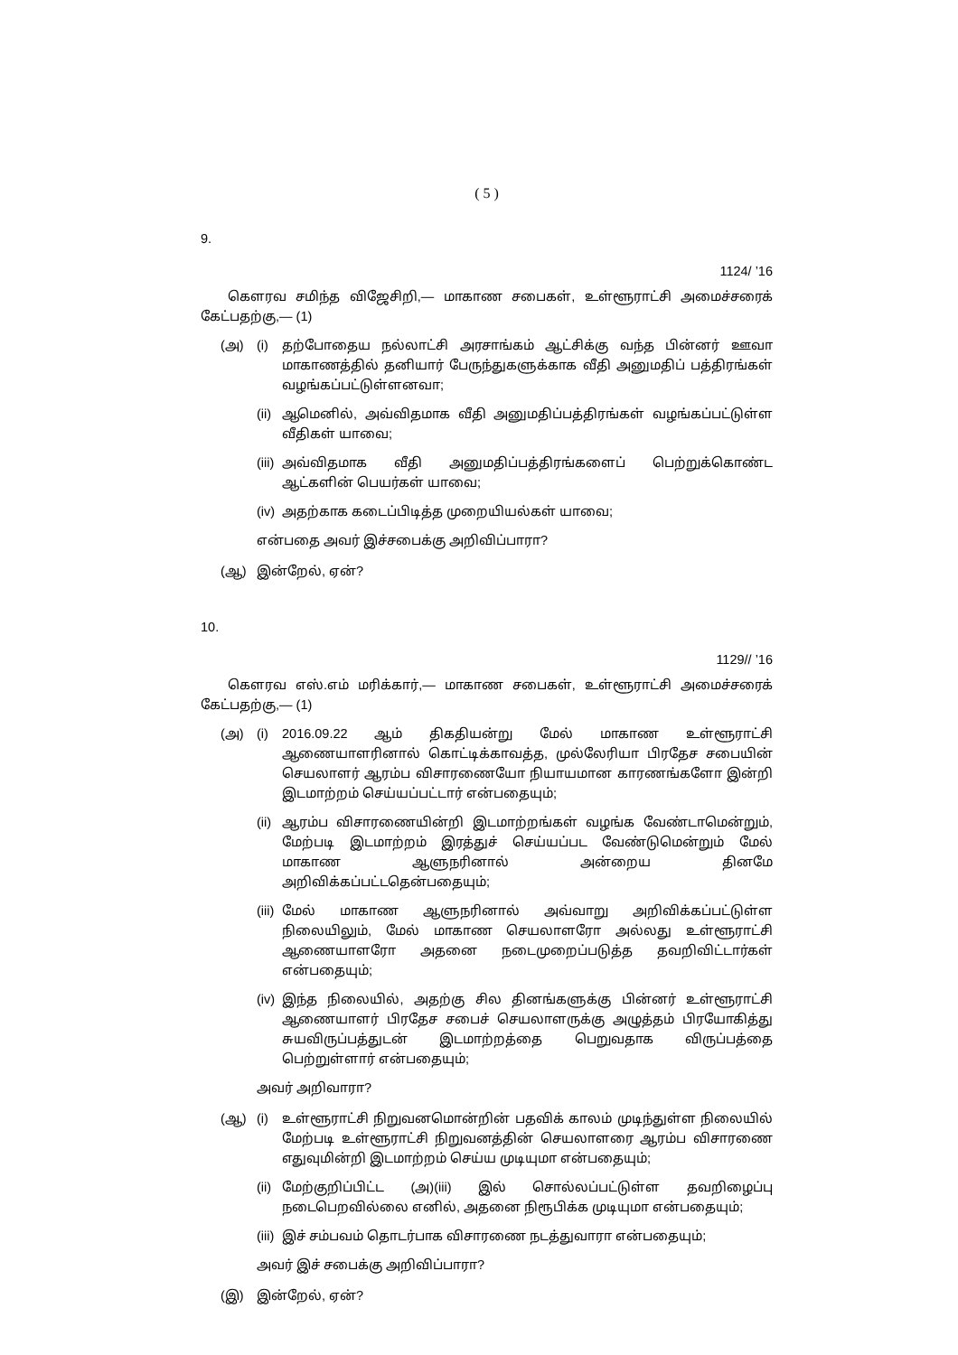( 5 )
9.
1124/ ’16
கௌரவ சமிந்த விஜேசிறி,— மாகாண சபைகள், உள்ளூராட்சி அமைச்சரைக் கேட்பதற்கு,— (1)
(அ) (i) தற்போதைய நல்லாட்சி அரசாங்கம் ஆட்சிக்கு வந்த பின்னர் ஊவா மாகாணத்தில் தனியார் பேருந்துகளுக்காக வீதி அனுமதிப் பத்திரங்கள் வழங்கப்பட்டுள்ளனவா;
(ii) ஆமெனில், அவ்விதமாக வீதி அனுமதிப்பத்திரங்கள் வழங்கப்பட்டுள்ள வீதிகள் யாவை;
(iii) அவ்விதமாக வீதி அனுமதிப்பத்திரங்களைப் பெற்றுக்கொண்ட ஆட்களின் பெயர்கள் யாவை;
(iv) அதற்காக கடைப்பிடித்த முறையியல்கள் யாவை;
என்பதை அவர் இச்சபைக்கு அறிவிப்பாரா?
(ஆ) இன்றேல், ஏன்?
10.
1129// ’16
கௌரவ எஸ்.எம் மரிக்கார்,— மாகாண சபைகள், உள்ளூராட்சி அமைச்சரைக் கேட்பதற்கு,— (1)
(அ) (i) 2016.09.22 ஆம் திகதியன்று மேல் மாகாண உள்ளூராட்சி ஆணையாளரினால் கொட்டிக்காவத்த, முல்லேரியா பிரதேச சபையின் செயலாளர் ஆரம்ப விசாரணையோ நியாயமான காரணங்களோ இன்றி இடமாற்றம் செய்யப்பட்டார் என்பதையும்;
(ii) ஆரம்ப விசாரணையின்றி இடமாற்றங்கள் வழங்க வேண்டாமென்றும், மேற்படி இடமாற்றம் இரத்துச் செய்யப்பட வேண்டுமென்றும் மேல் மாகாண ஆளுநரினால் அன்றைய தினமே அறிவிக்கப்பட்டதென்பதையும்;
(iii) மேல் மாகாண ஆளுநரினால் அவ்வாறு அறிவிக்கப்பட்டுள்ள நிலையிலும், மேல் மாகாண செயலாளரோ அல்லது உள்ளூராட்சி ஆணையாளரோ அதனை நடைமுறைப்படுத்த தவறிவிட்டார்கள் என்பதையும்;
(iv) இந்த நிலையில், அதற்கு சில தினங்களுக்கு பின்னர் உள்ளூராட்சி ஆணையாளர் பிரதேச சபைச் செயலாளருக்கு அழுத்தம் பிரயோகித்து சுயவிருப்பத்துடன் இடமாற்றத்தை பெறுவதாக விருப்பத்தை பெற்றுள்ளார் என்பதையும்;
அவர் அறிவாரா?
(ஆ) (i) உள்ளூராட்சி நிறுவனமொன்றின் பதவிக் காலம் முடிந்துள்ள நிலையில் மேற்படி உள்ளூராட்சி நிறுவனத்தின் செயலாளரை ஆரம்ப விசாரணை எதுவுமின்றி இடமாற்றம் செய்ய முடியுமா என்பதையும்;
(ii) மேற்குறிப்பிட்ட (அ)(iii) இல் சொல்லப்பட்டுள்ள தவறிழைப்பு நடைபெறவில்லை எனில், அதனை நிரூபிக்க முடியுமா என்பதையும்;
(iii) இச் சம்பவம் தொடர்பாக விசாரணை நடத்துவாரா என்பதையும்;
அவர் இச் சபைக்கு அறிவிப்பாரா?
(இ) இன்றேல், ஏன்?